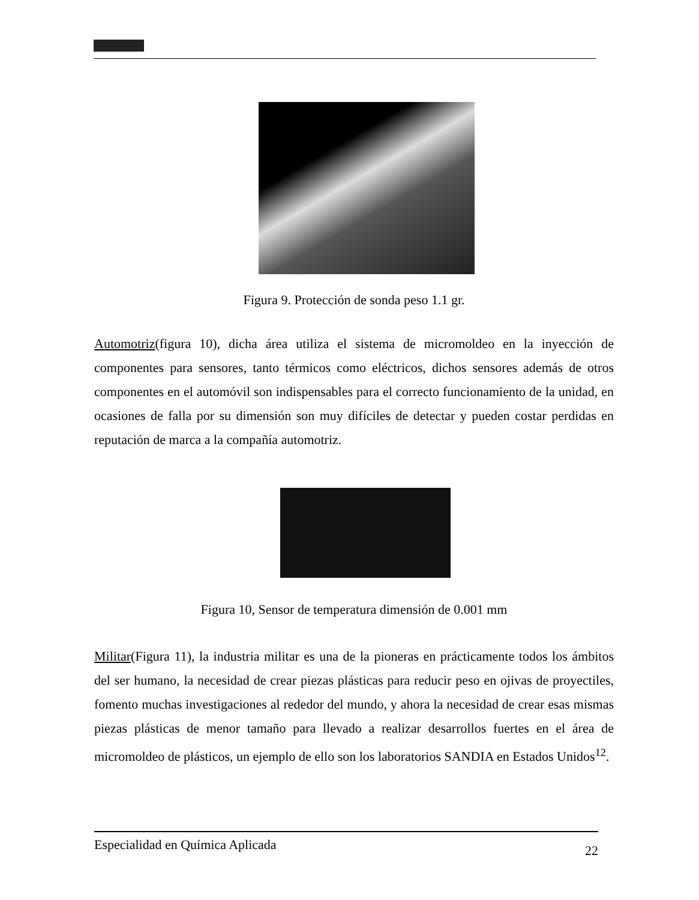Figura 9. Protección de sonda peso 1.1 gr.
Automotriz(figura 10), dicha área utiliza el sistema de micromoldeo en la inyección de componentes para sensores, tanto térmicos como eléctricos, dichos sensores además de otros componentes en el automóvil son indispensables para el correcto funcionamiento de la unidad, en ocasiones de falla por su dimensión son muy difíciles de detectar y pueden costar perdidas en reputación de marca a la compañía automotriz.
Figura 10, Sensor de temperatura dimensión de 0.001 mm
Militar(Figura 11), la industria militar es una de la pioneras en prácticamente todos los ámbitos del ser humano, la necesidad de crear piezas plásticas para reducir peso en ojivas de proyectiles, fomento muchas investigaciones al rededor del mundo, y ahora la necesidad de crear esas mismas piezas plásticas de menor tamaño para llevado a realizar desarrollos fuertes en el área de micromoldeo de plásticos, un ejemplo de ello son los laboratorios SANDIA en Estados Unidos<sup>12</sup>.
Especialidad en Química Aplicada 22